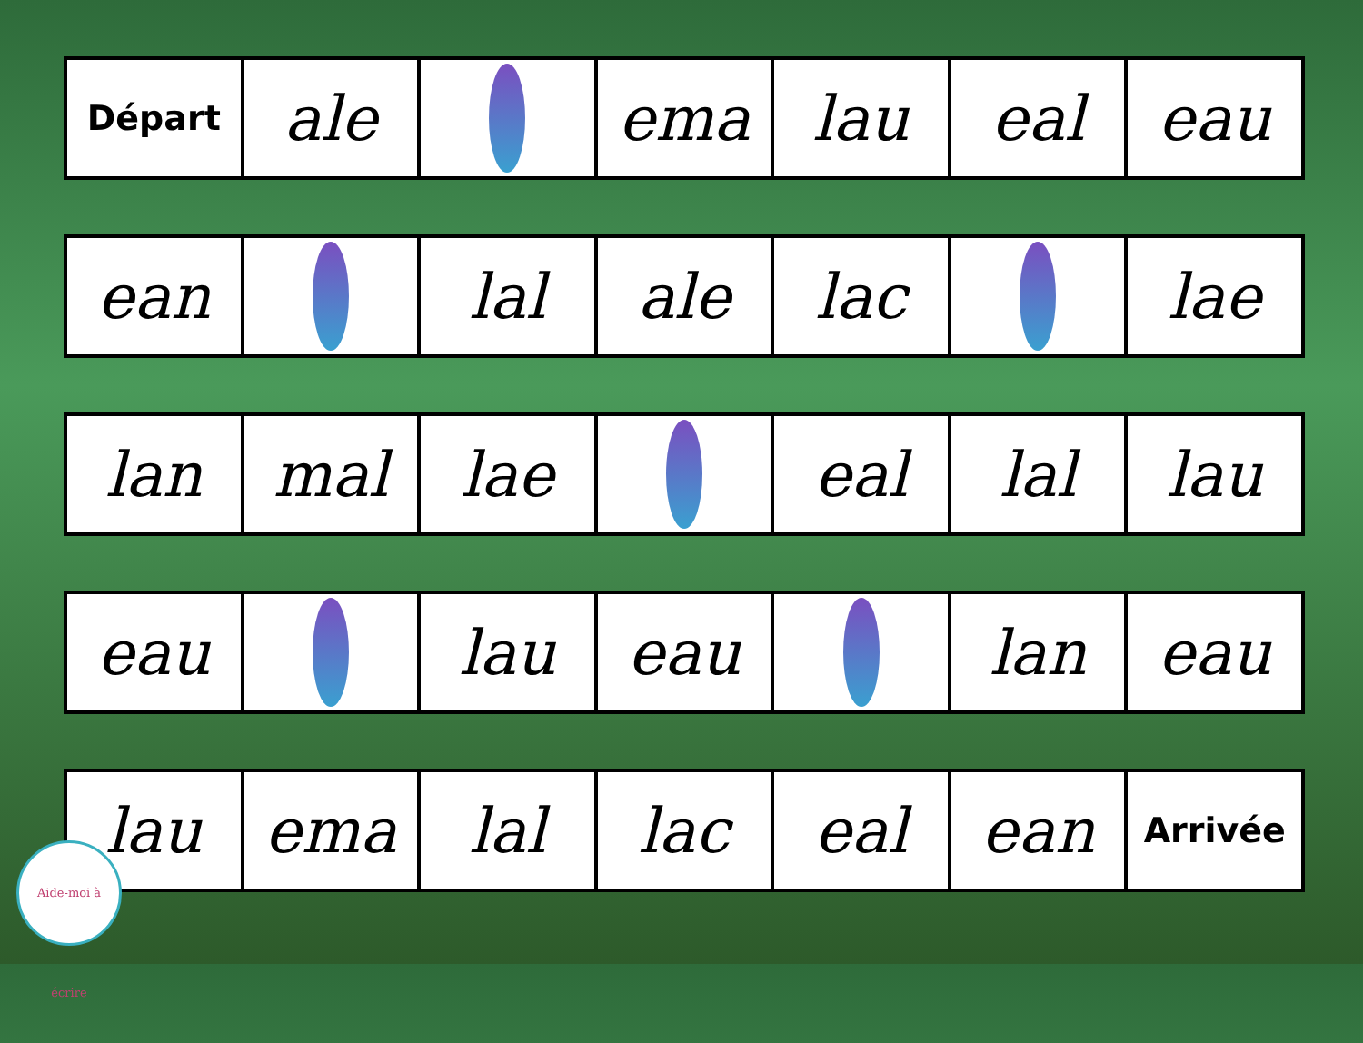Départ
ale ema lau eal eau
ean lal ale lac lae
lan mal lae eal lal lau
eau lau eau lan eau
lau ema lal lac eal ean
Arrivée
Aide-moi à écrire